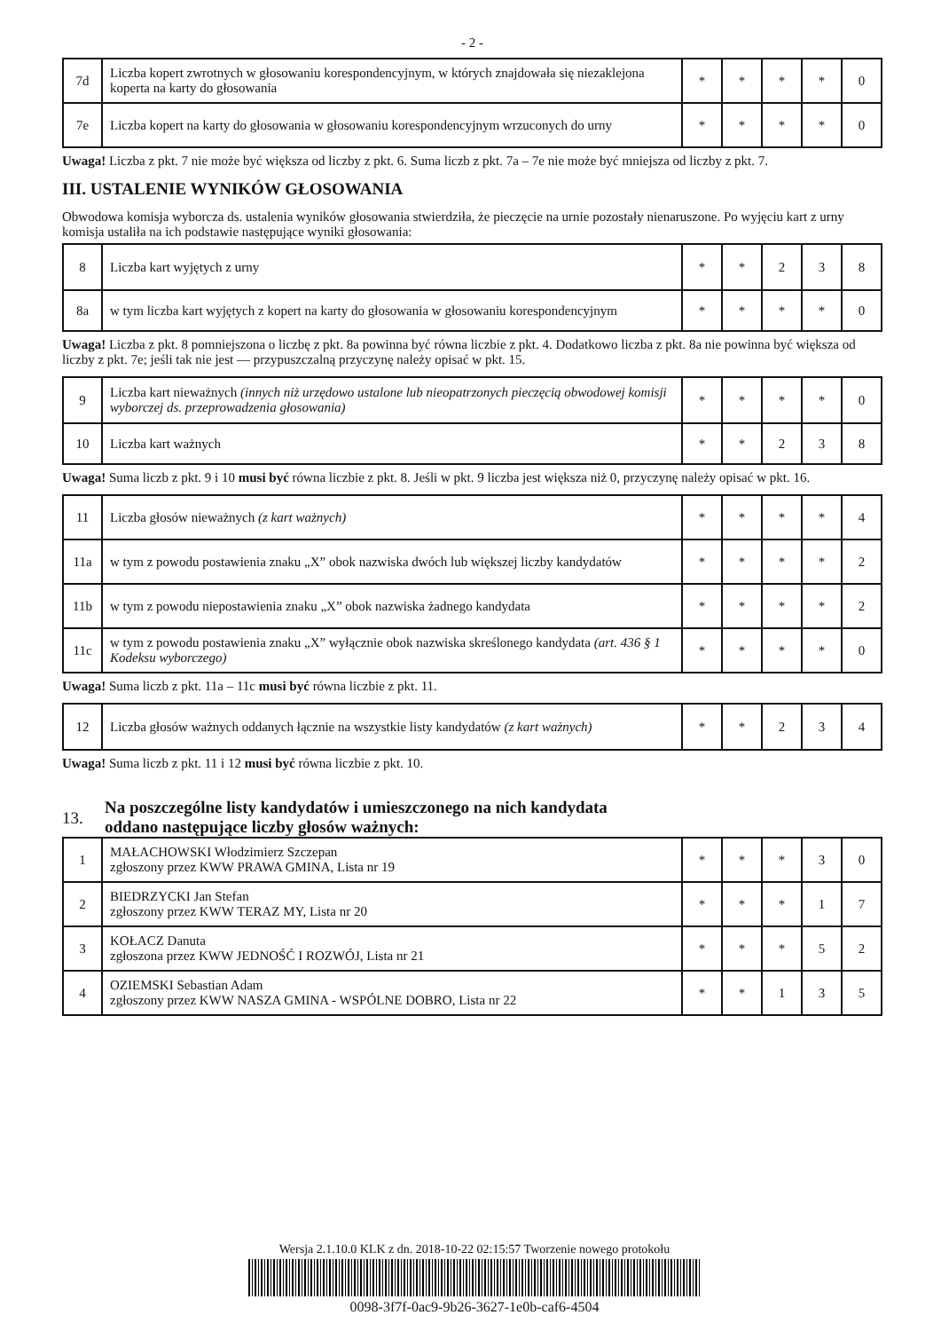- 2 -
| 7d | Liczba kopert zwrotnych w głosowaniu korespondencyjnym, w których znajdowała się niezaklejona koperta na karty do głosowania | * | * | * | * | 0 |
| 7e | Liczba kopert na karty do głosowania w głosowaniu korespondencyjnym wrzuconych do urny | * | * | * | * | 0 |
Uwaga! Liczba z pkt. 7 nie może być większa od liczby z pkt. 6. Suma liczb z pkt. 7a – 7e nie może być mniejsza od liczby z pkt. 7.
III. USTALENIE WYNIKÓW GŁOSOWANIA
Obwodowa komisja wyborcza ds. ustalenia wyników głosowania stwierdziła, że pieczęcie na urnie pozostały nienaruszone. Po wyjęciu kart z urny komisja ustaliła na ich podstawie następujące wyniki głosowania:
| 8 | Liczba kart wyjętych z urny | * | * | 2 | 3 | 8 |
| 8a | w tym liczba kart wyjętych z kopert na karty do głosowania w głosowaniu korespondencyjnym | * | * | * | * | 0 |
Uwaga! Liczba z pkt. 8 pomniejszona o liczbę z pkt. 8a powinna być równa liczbie z pkt. 4. Dodatkowo liczba z pkt. 8a nie powinna być większa od liczby z pkt. 7e; jeśli tak nie jest — przypuszczalną przyczynę należy opisać w pkt. 15.
| 9 | Liczba kart nieważnych (innych niż urzędowo ustalone lub nieopatrzonych pieczęcią obwodowej komisji wyborczej ds. przeprowadzenia głosowania) | * | * | * | * | 0 |
| 10 | Liczba kart ważnych | * | * | 2 | 3 | 8 |
Uwaga! Suma liczb z pkt. 9 i 10 musi być równa liczbie z pkt. 8. Jeśli w pkt. 9 liczba jest większa niż 0, przyczynę należy opisać w pkt. 16.
| 11 | Liczba głosów nieważnych (z kart ważnych) | * | * | * | * | 4 |
| 11a | w tym z powodu postawienia znaku „X” obok nazwiska dwóch lub większej liczby kandydatów | * | * | * | * | 2 |
| 11b | w tym z powodu niepostawienia znaku „X” obok nazwiska żadnego kandydata | * | * | * | * | 2 |
| 11c | w tym z powodu postawienia znaku „X” wyłącznie obok nazwiska skreślonego kandydata (art. 436 § 1 Kodeksu wyborczego) | * | * | * | * | 0 |
Uwaga! Suma liczb z pkt. 11a – 11c musi być równa liczbie z pkt. 11.
| 12 | Liczba głosów ważnych oddanych łącznie na wszystkie listy kandydatów (z kart ważnych) | * | * | 2 | 3 | 4 |
Uwaga! Suma liczb z pkt. 11 i 12 musi być równa liczbie z pkt. 10.
13. Na poszczególne listy kandydatów i umieszczonego na nich kandydata
oddano następujące liczby głosów ważnych:
| 1 | MAŁACHOWSKI Włodzimierz Szczepan zgłoszony przez KWW PRAWA GMINA, Lista nr 19 | * | * | * | 3 | 0 |
| 2 | BIEDRZYCKI Jan Stefan zgłoszony przez KWW TERAZ MY, Lista nr 20 | * | * | * | 1 | 7 |
| 3 | KOŁACZ Danuta zgłoszona przez KWW JEDNOŚĆ I ROZWÓJ, Lista nr 21 | * | * | * | 5 | 2 |
| 4 | OZIEMSKI Sebastian Adam zgłoszony przez KWW NASZA GMINA - WSPÓLNE DOBRO, Lista nr 22 | * | * | 1 | 3 | 5 |
Wersja 2.1.10.0 KLK z dn. 2018-10-22 02:15:57 Tworzenie nowego protokołu
0098-3f7f-0ac9-9b26-3627-1e0b-caf6-4504